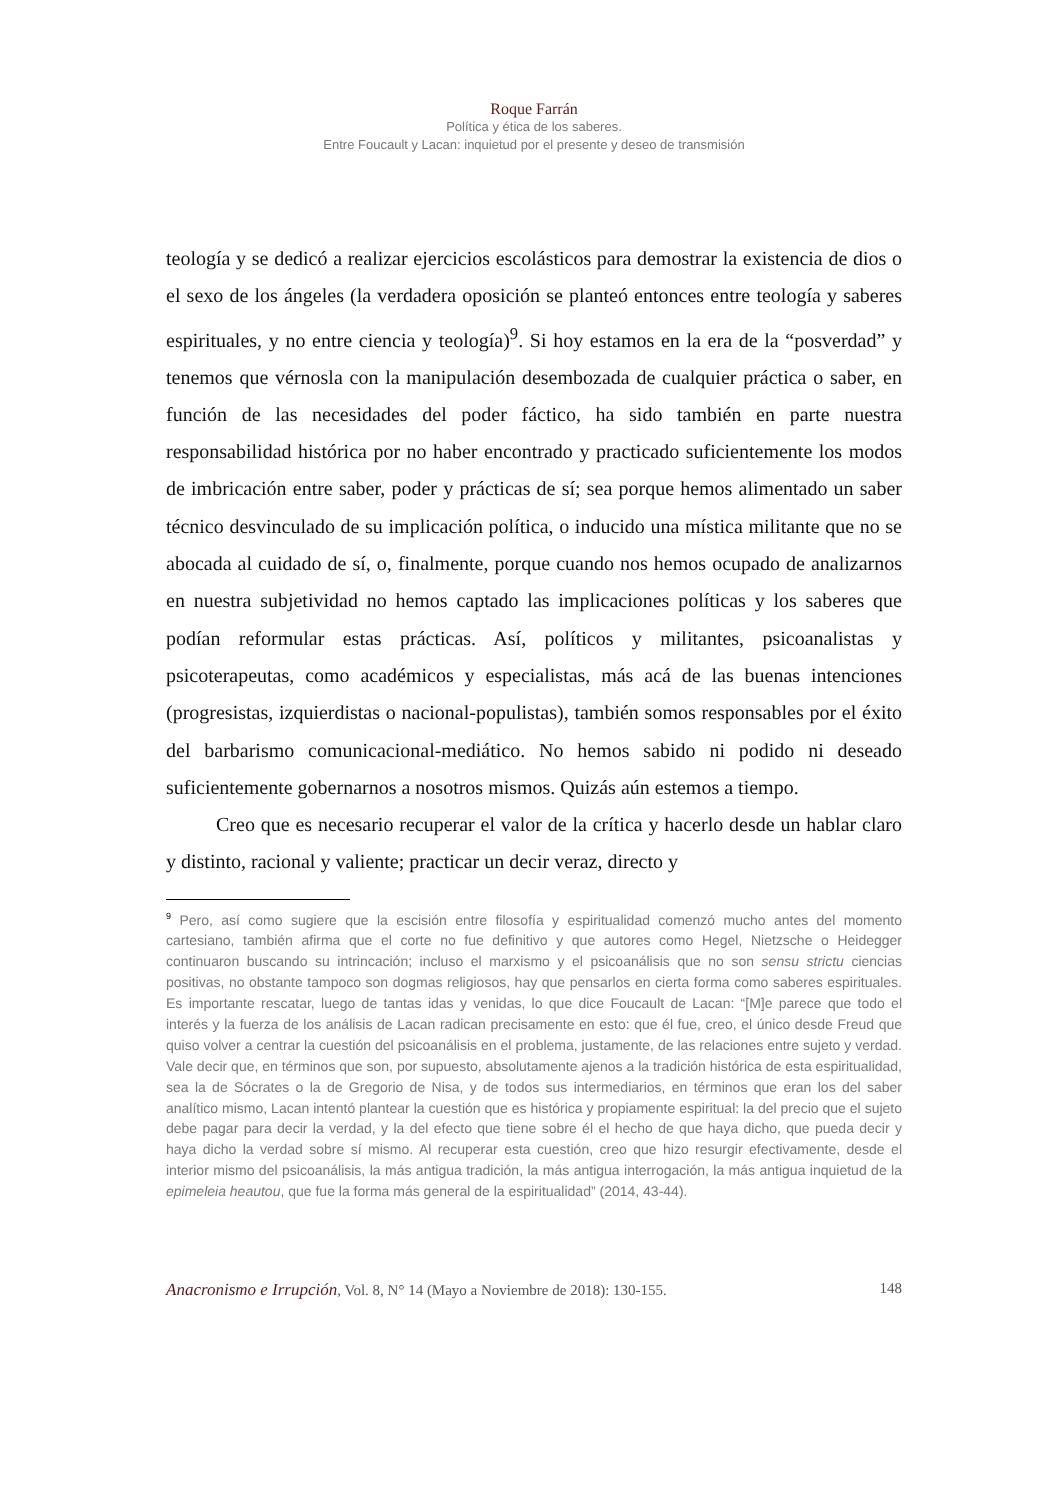Roque Farrán
Política y ética de los saberes.
Entre Foucault y Lacan: inquietud por el presente y deseo de transmisión
teología y se dedicó a realizar ejercicios escolásticos para demostrar la existencia de dios o el sexo de los ángeles (la verdadera oposición se planteó entonces entre teología y saberes espirituales, y no entre ciencia y teología)<sup>9</sup>. Si hoy estamos en la era de la “posverdad” y tenemos que vérnosla con la manipulación desembozada de cualquier práctica o saber, en función de las necesidades del poder fáctico, ha sido también en parte nuestra responsabilidad histórica por no haber encontrado y practicado suficientemente los modos de imbricación entre saber, poder y prácticas de sí; sea porque hemos alimentado un saber técnico desvinculado de su implicación política, o inducido una mística militante que no se abocada al cuidado de sí, o, finalmente, porque cuando nos hemos ocupado de analizarnos en nuestra subjetividad no hemos captado las implicaciones políticas y los saberes que podían reformular estas prácticas. Así, políticos y militantes, psicoanalistas y psicoterapeutas, como académicos y especialistas, más acá de las buenas intenciones (progresistas, izquierdistas o nacional-populistas), también somos responsables por el éxito del barbarismo comunicacional-mediático. No hemos sabido ni podido ni deseado suficientemente gobernarnos a nosotros mismos. Quizás aún estemos a tiempo.
Creo que es necesario recuperar el valor de la crítica y hacerlo desde un hablar claro y distinto, racional y valiente; practicar un decir veraz, directo y
<sup>9</sup> Pero, así como sugiere que la escisión entre filosofía y espiritualidad comenzó mucho antes del momento cartesiano, también afirma que el corte no fue definitivo y que autores como Hegel, Nietzsche o Heidegger continuaron buscando su intrincación; incluso el marxismo y el psicoanálisis que no son sensu strictu ciencias positivas, no obstante tampoco son dogmas religiosos, hay que pensarlos en cierta forma como saberes espirituales. Es importante rescatar, luego de tantas idas y venidas, lo que dice Foucault de Lacan: “[M]e parece que todo el interés y la fuerza de los análisis de Lacan radican precisamente en esto: que él fue, creo, el único desde Freud que quiso volver a centrar la cuestión del psicoanálisis en el problema, justamente, de las relaciones entre sujeto y verdad. Vale decir que, en términos que son, por supuesto, absolutamente ajenos a la tradición histórica de esta espiritualidad, sea la de Sócrates o la de Gregorio de Nisa, y de todos sus intermediarios, en términos que eran los del saber analítico mismo, Lacan intentó plantear la cuestión que es histórica y propiamente espiritual: la del precio que el sujeto debe pagar para decir la verdad, y la del efecto que tiene sobre él el hecho de que haya dicho, que pueda decir y haya dicho la verdad sobre sí mismo. Al recuperar esta cuestión, creo que hizo resurgir efectivamente, desde el interior mismo del psicoanálisis, la más antigua tradición, la más antigua interrogación, la más antigua inquietud de la epimeleia heautou, que fue la forma más general de la espiritualidad” (2014, 43-44).
Anacronismo e Irrupción, Vol. 8, N° 14 (Mayo a Noviembre de 2018): 130-155. 148